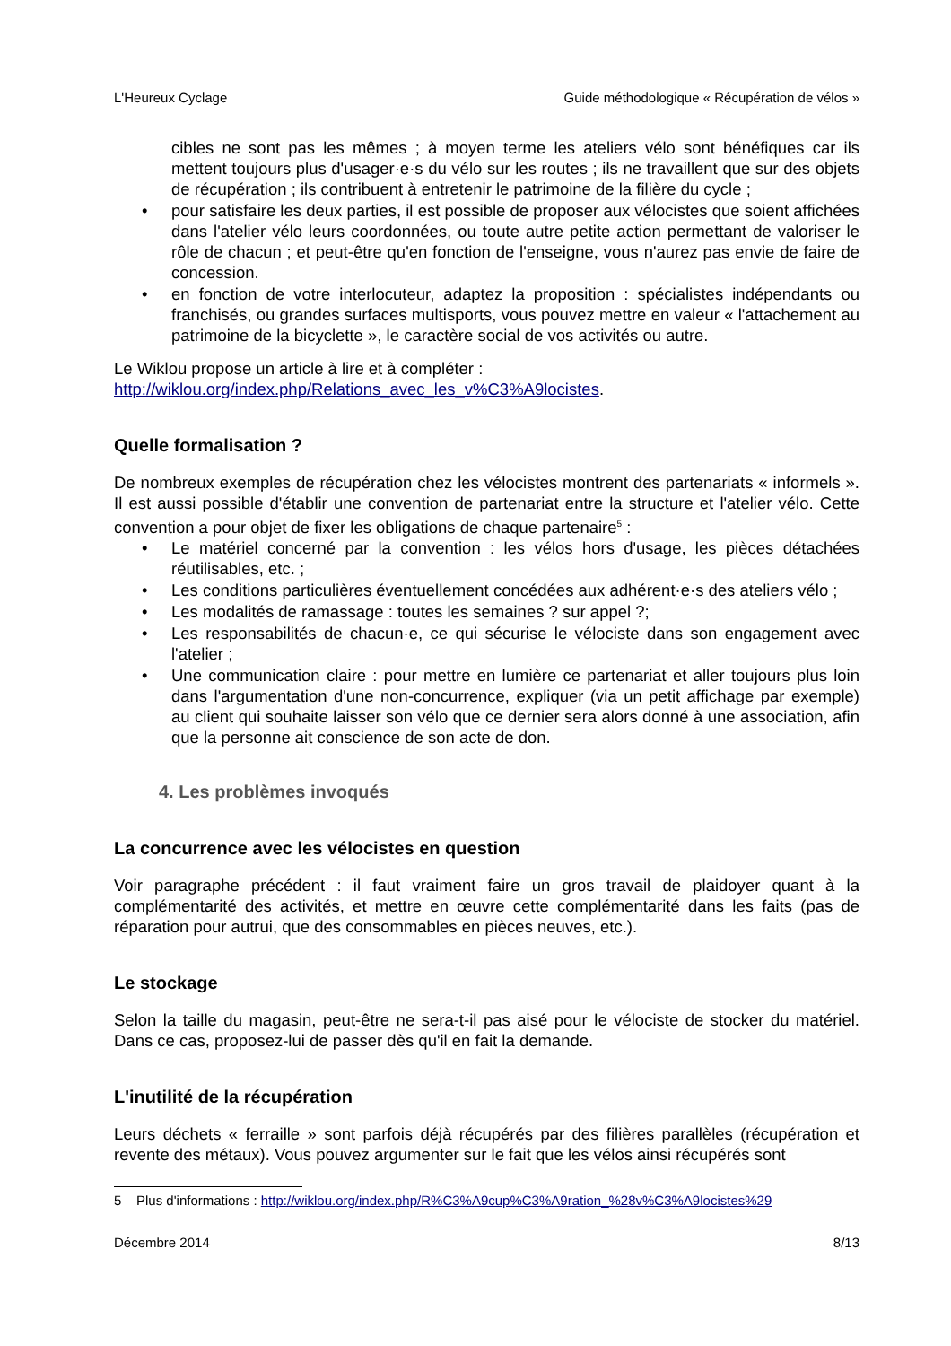L'Heureux Cyclage Guide méthodologique « Récupération de vélos »
cibles ne sont pas les mêmes ; à moyen terme les ateliers vélo sont bénéfiques car ils mettent toujours plus d'usager·e·s du vélo sur les routes ; ils ne travaillent que sur des objets de récupération ; ils contribuent à entretenir le patrimoine de la filière du cycle ;
• pour satisfaire les deux parties, il est possible de proposer aux vélocistes que soient affichées dans l'atelier vélo leurs coordonnées, ou toute autre petite action permettant de valoriser le rôle de chacun ; et peut-être qu'en fonction de l'enseigne, vous n'aurez pas envie de faire de concession.
• en fonction de votre interlocuteur, adaptez la proposition : spécialistes indépendants ou franchisés, ou grandes surfaces multisports, vous pouvez mettre en valeur « l'attachement au patrimoine de la bicyclette », le caractère social de vos activités ou autre.
Le Wiklou propose un article à lire et à compléter :
http://wiklou.org/index.php/Relations_avec_les_v%C3%A9locistes.
Quelle formalisation ?
De nombreux exemples de récupération chez les vélocistes montrent des partenariats « informels ». Il est aussi possible d'établir une convention de partenariat entre la structure et l'atelier vélo. Cette convention a pour objet de fixer les obligations de chaque partenaire<sup>5</sup> :
• Le matériel concerné par la convention : les vélos hors d'usage, les pièces détachées réutilisables, etc. ;
• Les conditions particulières éventuellement concédées aux adhérent·e·s des ateliers vélo ;
• Les modalités de ramassage : toutes les semaines ? sur appel ?;
• Les responsabilités de chacun·e, ce qui sécurise le vélociste dans son engagement avec l'atelier ;
• Une communication claire : pour mettre en lumière ce partenariat et aller toujours plus loin dans l'argumentation d'une non-concurrence, expliquer (via un petit affichage par exemple) au client qui souhaite laisser son vélo que ce dernier sera alors donné à une association, afin que la personne ait conscience de son acte de don.
4. Les problèmes invoqués
La concurrence avec les vélocistes en question
Voir paragraphe précédent : il faut vraiment faire un gros travail de plaidoyer quant à la complémentarité des activités, et mettre en œuvre cette complémentarité dans les faits (pas de réparation pour autrui, que des consommables en pièces neuves, etc.).
Le stockage
Selon la taille du magasin, peut-être ne sera-t-il pas aisé pour le vélociste de stocker du matériel. Dans ce cas, proposez-lui de passer dès qu'il en fait la demande.
L'inutilité de la récupération
Leurs déchets « ferraille » sont parfois déjà récupérés par des filières parallèles (récupération et revente des métaux). Vous pouvez argumenter sur le fait que les vélos ainsi récupérés sont
5 Plus d'informations : http://wiklou.org/index.php/R%C3%A9cup%C3%A9ration_%28v%C3%A9locistes%29
Décembre 2014 8/13